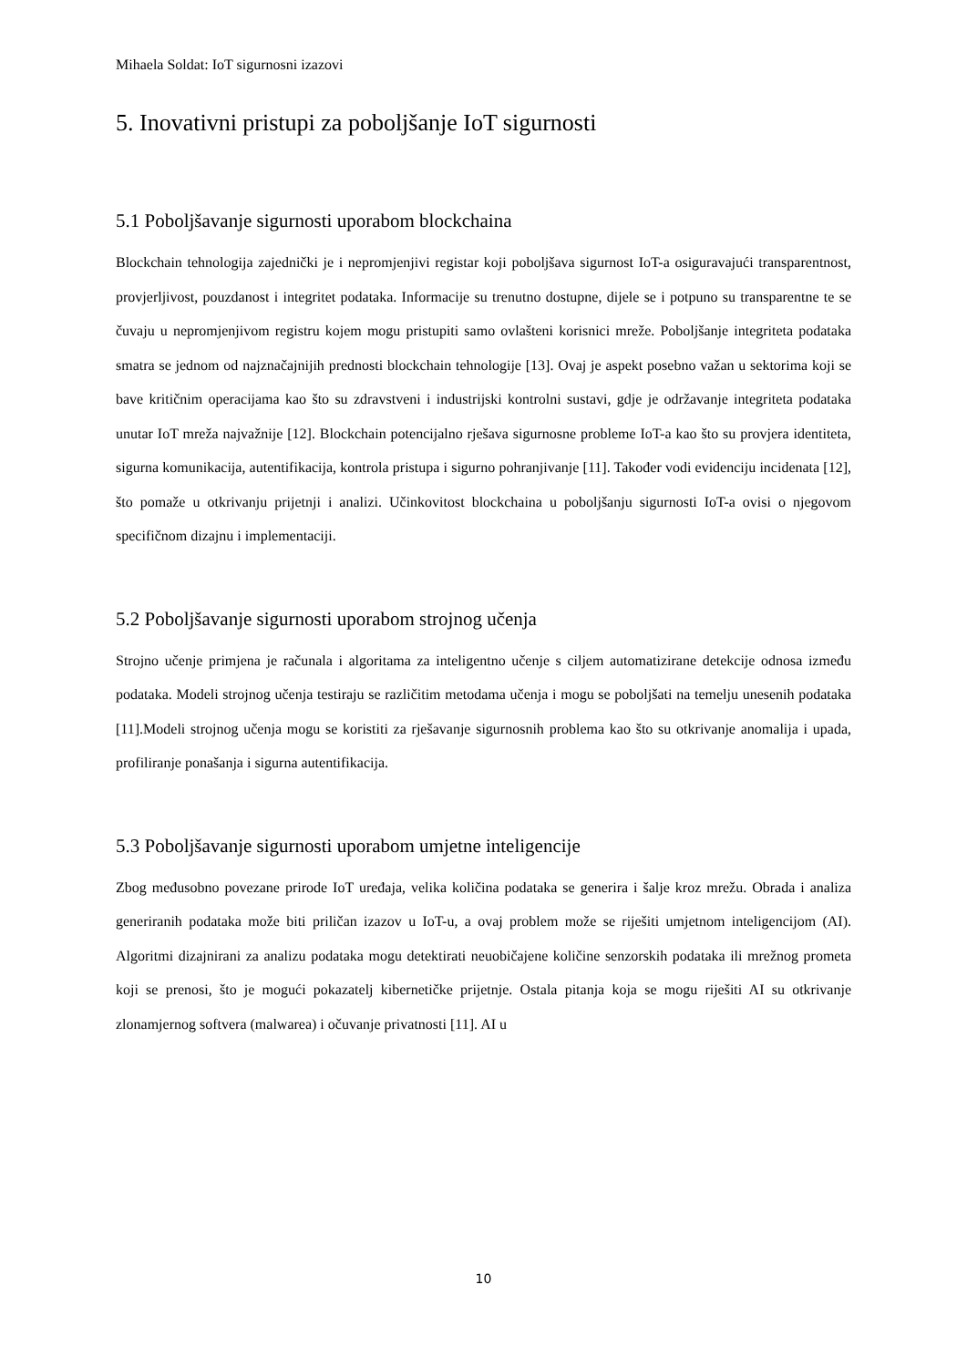Mihaela Soldat: IoT sigurnosni izazovi
5. Inovativni pristupi za poboljšanje IoT sigurnosti
5.1 Poboljšavanje sigurnosti uporabom blockchaina
Blockchain tehnologija zajednički je i nepromjenjivi registar koji poboljšava sigurnost IoT-a osiguravajući transparentnost, provjerljivost, pouzdanost i integritet podataka. Informacije su trenutno dostupne, dijele se i potpuno su transparentne te se čuvaju u nepromjenjivom registru kojem mogu pristupiti samo ovlašteni korisnici mreže. Poboljšanje integriteta podataka smatra se jednom od najznačajnijih prednosti blockchain tehnologije [13]. Ovaj je aspekt posebno važan u sektorima koji se bave kritičnim operacijama kao što su zdravstveni i industrijski kontrolni sustavi, gdje je održavanje integriteta podataka unutar IoT mreža najvažnije [12]. Blockchain potencijalno rješava sigurnosne probleme IoT-a kao što su provjera identiteta, sigurna komunikacija, autentifikacija, kontrola pristupa i sigurno pohranjivanje [11]. Također vodi evidenciju incidenata [12], što pomaže u otkrivanju prijetnji i analizi. Učinkovitost blockchaina u poboljšanju sigurnosti IoT-a ovisi o njegovom specifičnom dizajnu i implementaciji.
5.2 Poboljšavanje sigurnosti uporabom strojnog učenja
Strojno učenje primjena je računala i algoritama za inteligentno učenje s ciljem automatizirane detekcije odnosa između podataka. Modeli strojnog učenja testiraju se različitim metodama učenja i mogu se poboljšati na temelju unesenih podataka [11].Modeli strojnog učenja mogu se koristiti za rješavanje sigurnosnih problema kao što su otkrivanje anomalija i upada, profiliranje ponašanja i sigurna autentifikacija.
5.3 Poboljšavanje sigurnosti uporabom umjetne inteligencije
Zbog međusobno povezane prirode IoT uređaja, velika količina podataka se generira i šalje kroz mrežu. Obrada i analiza generiranih podataka može biti priličan izazov u IoT-u, a ovaj problem može se riješiti umjetnom inteligencijom (AI). Algoritmi dizajnirani za analizu podataka mogu detektirati neuobičajene količine senzorskih podataka ili mrežnog prometa koji se prenosi, što je mogući pokazatelj kibernetičke prijetnje. Ostala pitanja koja se mogu riješiti AI su otkrivanje zlonamjernog softvera (malwarea) i očuvanje privatnosti [11]. AI u
10